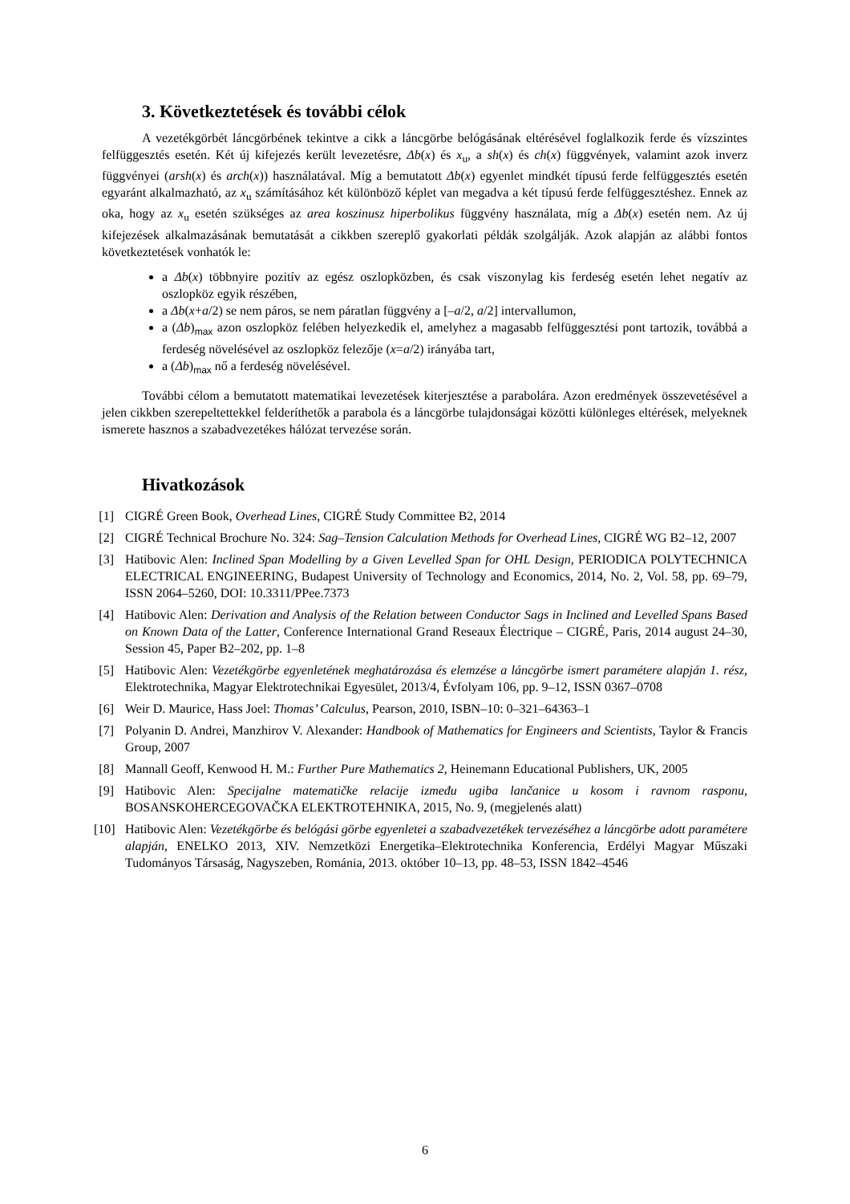3. Következtetések és további célok
A vezetékgörbét láncgörbének tekintve a cikk a láncgörbe belógásának eltérésével foglalkozik ferde és vízszintes felfüggesztés esetén. Két új kifejezés került levezetésre, Δb(x) és x<sub>u</sub>, a sh(x) és ch(x) függvények, valamint azok inverz függvényei (arsh(x) és arch(x)) használatával. Míg a bemutatott Δb(x) egyenlet mindkét típusú ferde felfüggesztés esetén egyaránt alkalmazható, az x<sub>u</sub> számításához két különböző képlet van megadva a két típusú ferde felfüggesztéshez. Ennek az oka, hogy az x<sub>u</sub> esetén szükséges az area koszinusz hiperbolikus függvény használata, míg a Δb(x) esetén nem. Az új kifejezések alkalmazásának bemutatását a cikkben szereplő gyakorlati példák szolgálják. Azok alapján az alábbi fontos következtetések vonhatók le:
a Δb(x) többnyire pozitív az egész oszlopközben, és csak viszonylag kis ferdeség esetén lehet negatív az oszlopköz egyik részében,
a Δb(x+a/2) se nem páros, se nem páratlan függvény a [–a/2, a/2] intervallumon,
a (Δb)<sub>max</sub> azon oszlopköz felében helyezkedik el, amelyhez a magasabb felfüggesztési pont tartozik, továbbá a ferdeség növelésével az oszlopköz felezője (x=a/2) irányába tart,
a (Δb)<sub>max</sub> nő a ferdeség növelésével.
További célom a bemutatott matematikai levezetések kiterjesztése a parabolára. Azon eredmények összevetésével a jelen cikkben szerepeltettekkel felderíthetők a parabola és a láncgörbe tulajdonságai közötti különleges eltérések, melyeknek ismerete hasznos a szabadvezetékes hálózat tervezése során.
Hivatkozások
[1] CIGRÉ Green Book, Overhead Lines, CIGRÉ Study Committee B2, 2014
[2] CIGRÉ Technical Brochure No. 324: Sag–Tension Calculation Methods for Overhead Lines, CIGRÉ WG B2–12, 2007
[3] Hatibovic Alen: Inclined Span Modelling by a Given Levelled Span for OHL Design, PERIODICA POLYTECHNICA ELECTRICAL ENGINEERING, Budapest University of Technology and Economics, 2014, No. 2, Vol. 58, pp. 69–79, ISSN 2064–5260, DOI: 10.3311/PPee.7373
[4] Hatibovic Alen: Derivation and Analysis of the Relation between Conductor Sags in Inclined and Levelled Spans Based on Known Data of the Latter, Conference International Grand Reseaux Électrique – CIGRÉ, Paris, 2014 august 24–30, Session 45, Paper B2–202, pp. 1–8
[5] Hatibovic Alen: Vezetékgörbe egyenletének meghatározása és elemzése a láncgörbe ismert paramétere alapján 1. rész, Elektrotechnika, Magyar Elektrotechnikai Egyesület, 2013/4, Évfolyam 106, pp. 9–12, ISSN 0367–0708
[6] Weir D. Maurice, Hass Joel: Thomas’ Calculus, Pearson, 2010, ISBN–10: 0–321–64363–1
[7] Polyanin D. Andrei, Manzhirov V. Alexander: Handbook of Mathematics for Engineers and Scientists, Taylor & Francis Group, 2007
[8] Mannall Geoff, Kenwood H. M.: Further Pure Mathematics 2, Heinemann Educational Publishers, UK, 2005
[9] Hatibovic Alen: Specijalne matematičke relacije između ugiba lančanice u kosom i ravnom rasponu, BOSANSKOHERCEGOVAČKA ELEKTROTEHNIKA, 2015, No. 9, (megjelenés alatt)
[10] Hatibovic Alen: Vezetékgörbe és belógási görbe egyenletei a szabadvezetékek tervezéséhez a láncgörbe adott paramétere alapján, ENELKO 2013, XIV. Nemzetközi Energetika–Elektrotechnika Konferencia, Erdélyi Magyar Műszaki Tudományos Társaság, Nagyszeben, Románia, 2013. október 10–13, pp. 48–53, ISSN 1842–4546
6